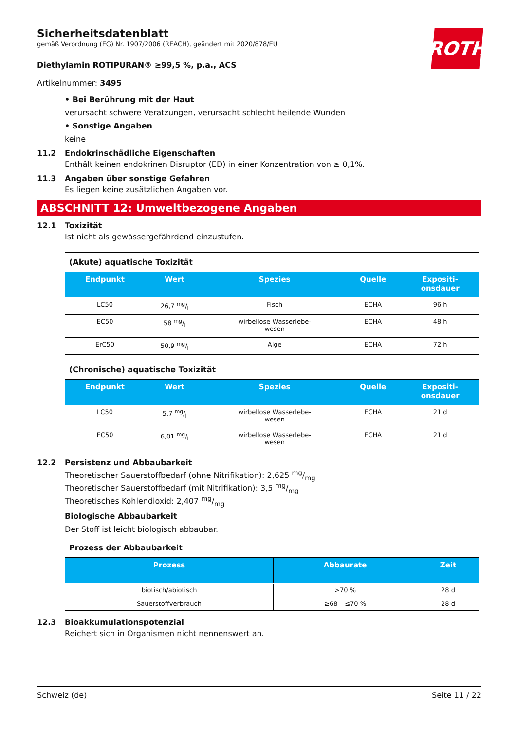ROTH
Sicherheitsdatenblatt
gemäß Verordnung (EG) Nr. 1907/2006 (REACH), geändert mit 2020/878/EU
Diethylamin ROTIPURAN® ≥99,5 %, p.a., ACS
Artikelnummer: 3495
• Bei Berührung mit der Haut
verursacht schwere Verätzungen, verursacht schlecht heilende Wunden
• Sonstige Angaben
keine
11.2 Endokrinschädliche Eigenschaften
Enthält keinen endokrinen Disruptor (ED) in einer Konzentration von ≥ 0,1%.
11.3 Angaben über sonstige Gefahren
Es liegen keine zusätzlichen Angaben vor.
ABSCHNITT 12: Umweltbezogene Angaben
12.1 Toxizität
Ist nicht als gewässergefährdend einzustufen.
| (Akute) aquatische Toxizität | | | | |
| Endpunkt | Wert | Spezies | Quelle | Expositi- onsdauer |
| LC50 | 26,7 mg/l | Fisch | ECHA | 96 h |
| EC50 | 58 mg/l | wirbellose Wasserlebe- wesen | ECHA | 48 h |
| ErC50 | 50,9 mg/l | Alge | ECHA | 72 h |
| (Chronische) aquatische Toxizität | | | | |
| Endpunkt | Wert | Spezies | Quelle | Expositi- onsdauer |
| LC50 | 5,7 mg/l | wirbellose Wasserlebe- wesen | ECHA | 21 d |
| EC50 | 6,01 mg/l | wirbellose Wasserlebe- wesen | ECHA | 21 d |
12.2 Persistenz und Abbaubarkeit
Theoretischer Sauerstoffbedarf (ohne Nitrifikation): 2,625 mg/mg
Theoretischer Sauerstoffbedarf (mit Nitrifikation): 3,5 mg/mg
Theoretisches Kohlendioxid: 2,407 mg/mg
Biologische Abbaubarkeit
Der Stoff ist leicht biologisch abbaubar.
| Prozess der Abbaubarkeit | | |
| Prozess | Abbaurate | Zeit |
| biotisch/abiotisch | >70 % | 28 d |
| Sauerstoffverbrauch | ≥68 – ≤70 % | 28 d |
12.3 Bioakkumulationspotenzial
Reichert sich in Organismen nicht nennenswert an.
Schweiz (de) Seite 11 / 22